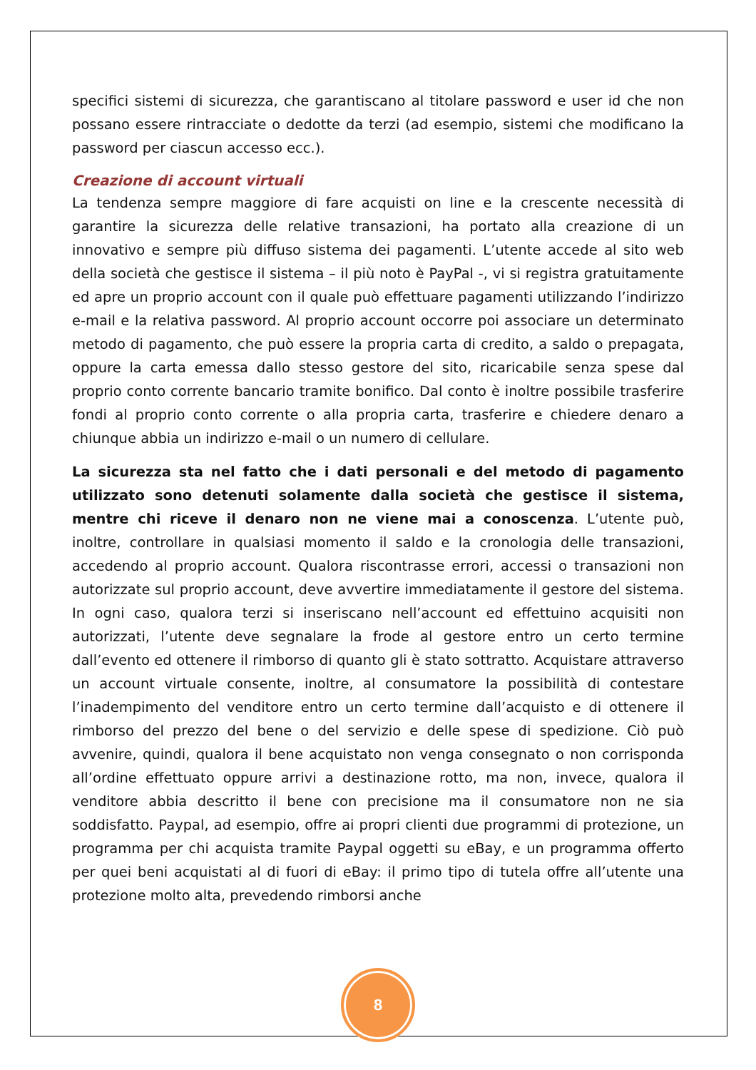specifici sistemi di sicurezza, che garantiscano al titolare password e user id che non possano essere rintracciate o dedotte da terzi (ad esempio, sistemi che modificano la password per ciascun accesso ecc.).
Creazione di account virtuali
La tendenza sempre maggiore di fare acquisti on line e la crescente necessità di garantire la sicurezza delle relative transazioni, ha portato alla creazione di un innovativo e sempre più diffuso sistema dei pagamenti. L’utente accede al sito web della società che gestisce il sistema – il più noto è PayPal -, vi si registra gratuitamente ed apre un proprio account con il quale può effettuare pagamenti utilizzando l’indirizzo e-mail e la relativa password. Al proprio account occorre poi associare un determinato metodo di pagamento, che può essere la propria carta di credito, a saldo o prepagata, oppure la carta emessa dallo stesso gestore del sito, ricaricabile senza spese dal proprio conto corrente bancario tramite bonifico. Dal conto è inoltre possibile trasferire fondi al proprio conto corrente o alla propria carta, trasferire e chiedere denaro a chiunque abbia un indirizzo e-mail o un numero di cellulare.
La sicurezza sta nel fatto che i dati personali e del metodo di pagamento utilizzato sono detenuti solamente dalla società che gestisce il sistema, mentre chi riceve il denaro non ne viene mai a conoscenza. L’utente può, inoltre, controllare in qualsiasi momento il saldo e la cronologia delle transazioni, accedendo al proprio account. Qualora riscontrasse errori, accessi o transazioni non autorizzate sul proprio account, deve avvertire immediatamente il gestore del sistema. In ogni caso, qualora terzi si inseriscano nell’account ed effettuino acquisiti non autorizzati, l’utente deve segnalare la frode al gestore entro un certo termine dall’evento ed ottenere il rimborso di quanto gli è stato sottratto. Acquistare attraverso un account virtuale consente, inoltre, al consumatore la possibilità di contestare l’inadempimento del venditore entro un certo termine dall’acquisto e di ottenere il rimborso del prezzo del bene o del servizio e delle spese di spedizione. Ciò può avvenire, quindi, qualora il bene acquistato non venga consegnato o non corrisponda all’ordine effettuato oppure arrivi a destinazione rotto, ma non, invece, qualora il venditore abbia descritto il bene con precisione ma il consumatore non ne sia soddisfatto. Paypal, ad esempio, offre ai propri clienti due programmi di protezione, un programma per chi acquista tramite Paypal oggetti su eBay, e un programma offerto per quei beni acquistati al di fuori di eBay: il primo tipo di tutela offre all’utente una protezione molto alta, prevedendo rimborsi anche
8